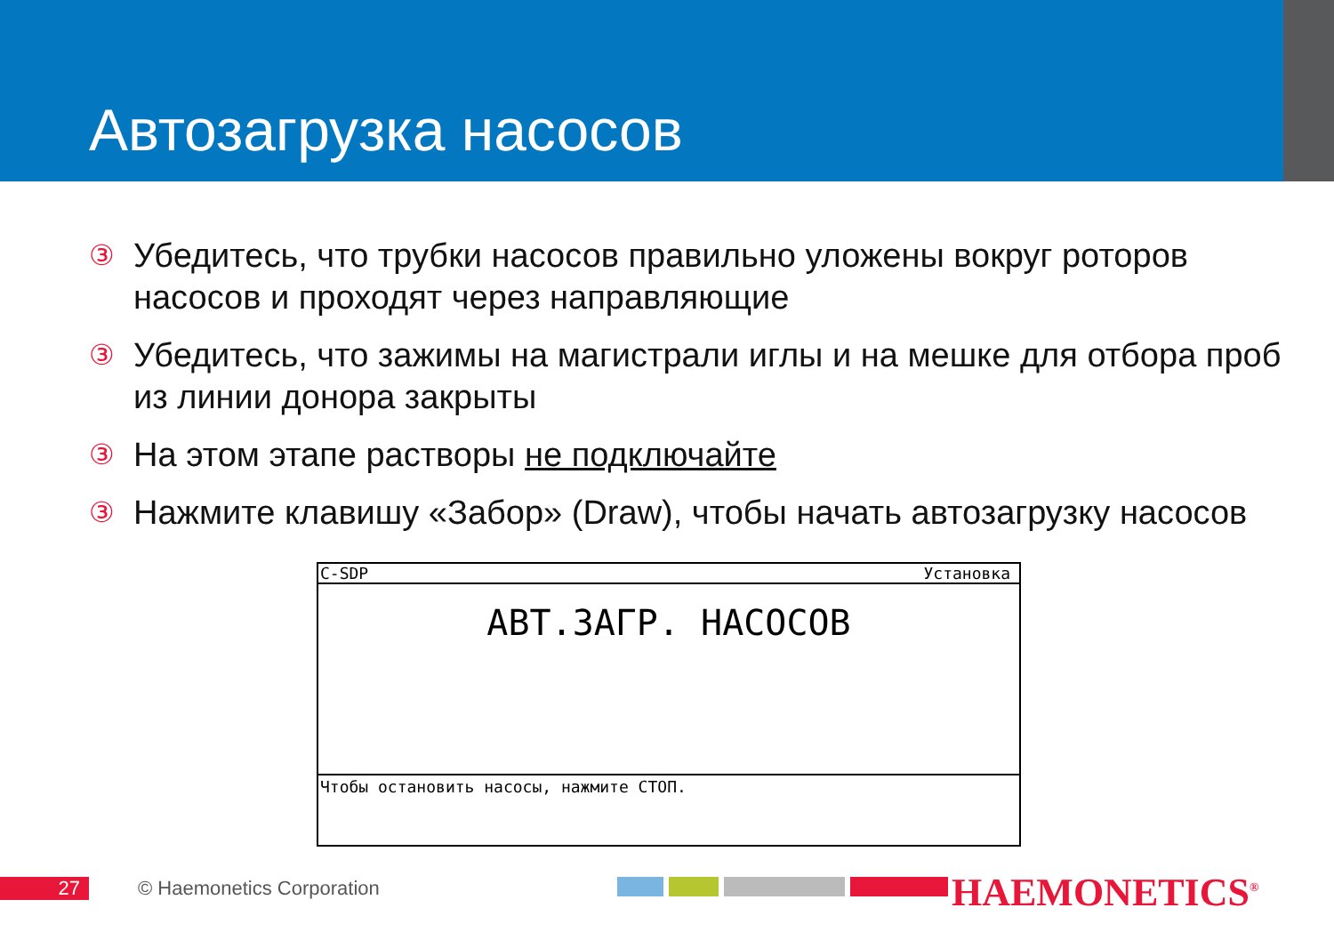Автозагрузка насосов
③ Убедитесь, что трубки насосов правильно уложены вокруг роторов насосов и проходят через направляющие
③ Убедитесь, что зажимы на магистрали иглы и на мешке для отбора проб из линии донора закрыты
③ На этом этапе растворы не подключайте
③ Нажмите клавишу «Забор» (Draw), чтобы начать автозагрузку насосов
C-SDP Установка
АВТ.ЗАГР. НАСОСОВ
Чтобы остановить насосы, нажмите СТОП.
27 © Haemonetics Corporation HAEMONETICS<sup>®</sup>